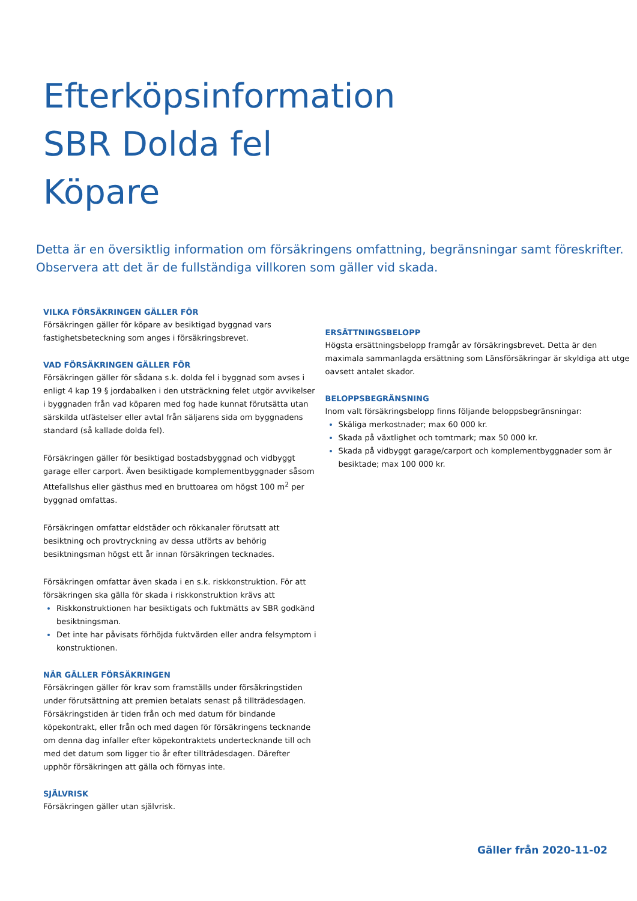Efterköpsinformation
SBR Dolda fel
Köpare
Detta är en översiktlig information om försäkringens omfattning, begränsningar samt föreskrifter. Observera att det är de fullständiga villkoren som gäller vid skada.
VILKA FÖRSÄKRINGEN GÄLLER FÖR
Försäkringen gäller för köpare av besiktigad byggnad vars fastighetsbeteckning som anges i försäkringsbrevet.
VAD FÖRSÄKRINGEN GÄLLER FÖR
Försäkringen gäller för sådana s.k. dolda fel i byggnad som avses i enligt 4 kap 19 § jordabalken i den utsträckning felet utgör avvikelser i byggnaden från vad köparen med fog hade kunnat förutsätta utan särskilda utfästelser eller avtal från säljarens sida om byggnadens standard (så kallade dolda fel).
Försäkringen gäller för besiktigad bostadsbyggnad och vidbyggt garage eller carport. Även besiktigade komplementbyggnader såsom Attefallshus eller gästhus med en bruttoarea om högst 100 m<sup>2</sup> per byggnad omfattas.
Försäkringen omfattar eldstäder och rökkanaler förutsatt att besiktning och provtryckning av dessa utförts av behörig besiktningsman högst ett år innan försäkringen tecknades.
Försäkringen omfattar även skada i en s.k. riskkonstruktion. För att försäkringen ska gälla för skada i riskkonstruktion krävs att
Riskkonstruktionen har besiktigats och fuktmätts av SBR godkänd besiktningsman.
Det inte har påvisats förhöjda fuktvärden eller andra felsymptom i konstruktionen.
NÄR GÄLLER FÖRSÄKRINGEN
Försäkringen gäller för krav som framställs under försäkringstiden under förutsättning att premien betalats senast på tillträdesdagen. Försäkringstiden är tiden från och med datum för bindande köpekontrakt, eller från och med dagen för försäkringens tecknande om denna dag infaller efter köpekontraktets undertecknande till och med det datum som ligger tio år efter tillträdesdagen. Därefter upphör försäkringen att gälla och förnyas inte.
SJÄLVRISK
Försäkringen gäller utan självrisk.
ERSÄTTNINGSBELOPP
Högsta ersättningsbelopp framgår av försäkringsbrevet. Detta är den maximala sammanlagda ersättning som Länsförsäkringar är skyldiga att utge oavsett antalet skador.
BELOPPSBEGRÄNSNING
Inom valt försäkringsbelopp finns följande beloppsbegränsningar:
Skäliga merkostnader; max 60 000 kr.
Skada på växtlighet och tomtmark; max 50 000 kr.
Skada på vidbyggt garage/carport och komplementbyggnader som är besiktade; max 100 000 kr.
Gäller från 2020-11-02